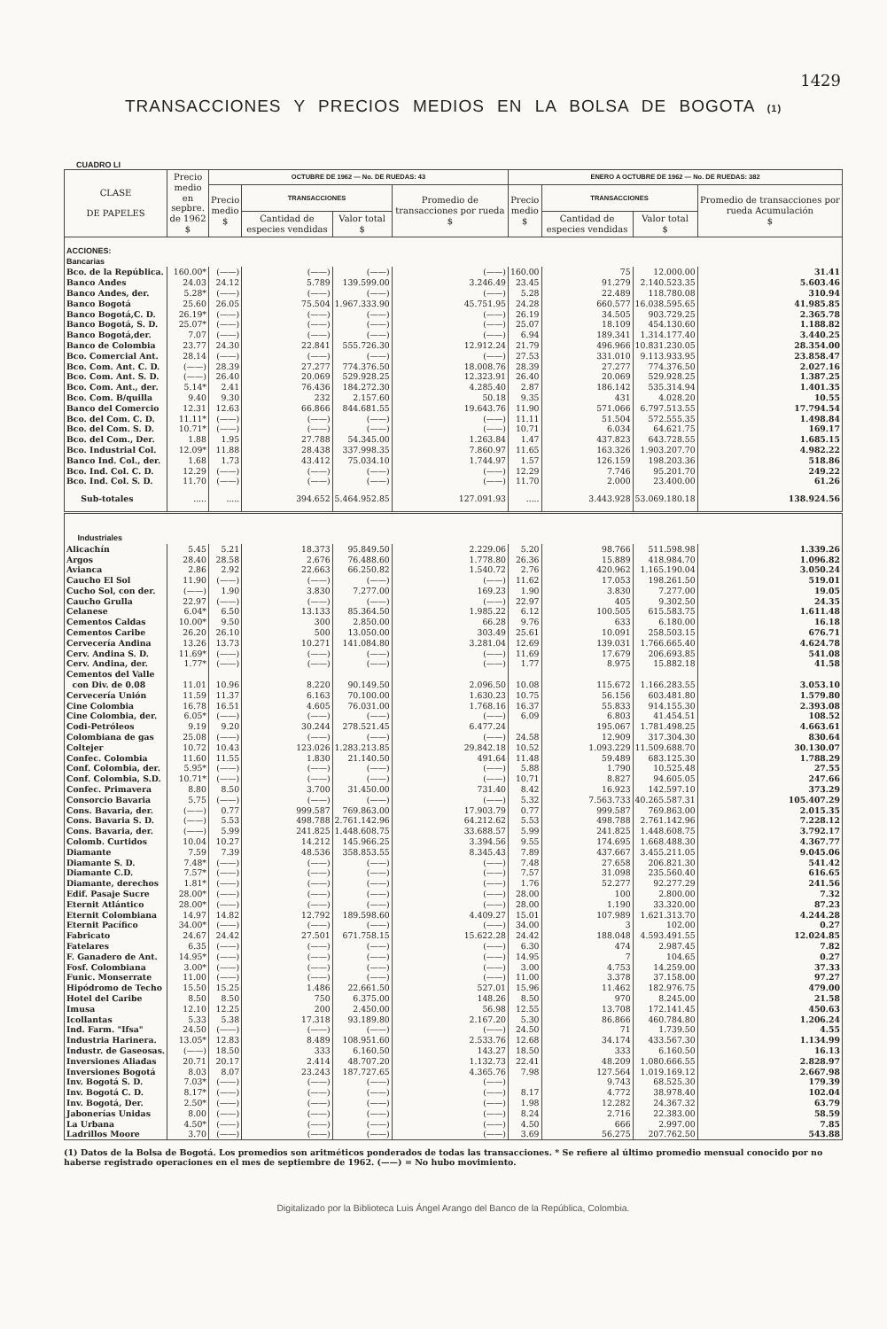1429
TRANSACCIONES Y PRECIOS MEDIOS EN LA BOLSA DE BOGOTA (1)
CUADRO LI
| CLASE DE PAPELES | Precio medio en sepbre. de 1962 $ | OCTUBRE DE 1962 — No. DE RUEDAS: 43 | | | | ENERO A OCTUBRE DE 1962 — No. DE RUEDAS: 382 | | | |
| --- | --- | --- | --- | --- | --- | --- | --- | --- | --- |
| | | Precio medio $ | TRANSACCIONES | | Promedio de transacciones por rueda $ | Precio medio $ | TRANSACCIONES | | Promedio de transacciones por rueda Acumulación $ |
| | | | Cantidad de especies vendidas | Valor total $ | | | Cantidad de especies vendidas | Valor total $ | |
| ACCIONES: Bancarias | | | | | | | | | |
| Bco. de la República. | 160.00* | (——) | (——) | (——) | (——) | 160.00 | 75 | 12.000.00 | 31.41 |
| Banco Andes | 24.03 | 24.12 | 5.789 | 139.599.00 | 3.246.49 | 23.45 | 91.279 | 2.140.523.35 | 5.603.46 |
| Banco Andes, der. | 5.28* | (——) | (——) | (——) | (——) | 5.28 | 22.489 | 118.780.08 | 310.94 |
| Banco Bogotá | 25.60 | 26.05 | 75.504 | 1.967.333.90 | 45.751.95 | 24.28 | 660.577 | 16.038.595.65 | 41.985.85 |
| Banco Bogotá,C. D. | 26.19* | (——) | (——) | (——) | (——) | 26.19 | 34.505 | 903.729.25 | 2.365.78 |
| Banco Bogotá, S. D. | 25.07* | (——) | (——) | (——) | (——) | 25.07 | 18.109 | 454.130.60 | 1.188.82 |
| Banco Bogotá,der. | 7.07 | (——) | (——) | (——) | (——) | 6.94 | 189.341 | 1.314.177.40 | 3.440.25 |
| Banco de Colombia | 23.77 | 24.30 | 22.841 | 555.726.30 | 12.912.24 | 21.79 | 496.966 | 10.831.230.05 | 28.354.00 |
| Bco. Comercial Ant. | 28.14 | (——) | (——) | (——) | (——) | 27.53 | 331.010 | 9.113.933.95 | 23.858.47 |
| Bco. Com. Ant. C. D. | (——) | 28.39 | 27.277 | 774.376.50 | 18.008.76 | 28.39 | 27.277 | 774.376.50 | 2.027.16 |
| Bco. Com. Ant. S. D. | (——) | 26.40 | 20.069 | 529.928.25 | 12.323.91 | 26.40 | 20.069 | 529.928.25 | 1.387.25 |
| Bco. Com. Ant., der. | 5.14* | 2.41 | 76.436 | 184.272.30 | 4.285.40 | 2.87 | 186.142 | 535.314.94 | 1.401.35 |
| Bco. Com. B/quilla | 9.40 | 9.30 | 232 | 2.157.60 | 50.18 | 9.35 | 431 | 4.028.20 | 10.55 |
| Banco del Comercio | 12.31 | 12.63 | 66.866 | 844.681.55 | 19.643.76 | 11.90 | 571.066 | 6.797.513.55 | 17.794.54 |
| Bco. del Com. C. D. | 11.11* | (——) | (——) | (——) | (——) | 11.11 | 51.504 | 572.555.35 | 1.498.84 |
| Bco. del Com. S. D. | 10.71* | (——) | (——) | (——) | (——) | 10.71 | 6.034 | 64.621.75 | 169.17 |
| Bco. del Com., Der. | 1.88 | 1.95 | 27.788 | 54.345.00 | 1.263.84 | 1.47 | 437.823 | 643.728.55 | 1.685.15 |
| Bco. Industrial Col. | 12.09* | 11.88 | 28.438 | 337.998.35 | 7.860.97 | 11.65 | 163.326 | 1.903.207.70 | 4.982.22 |
| Banco Ind. Col., der. | 1.68 | 1.73 | 43.412 | 75.034.10 | 1.744.97 | 1.57 | 126.159 | 198.203.36 | 518.86 |
| Bco. Ind. Col. C. D. | 12.29 | (——) | (——) | (——) | (——) | 12.29 | 7.746 | 95.201.70 | 249.22 |
| Bco. Ind. Col. S. D. | 11.70 | (——) | (——) | (——) | (——) | 11.70 | 2.000 | 23.400.00 | 61.26 |
| Sub-totales | ..... | ..... | 394.652 | 5.464.952.85 | 127.091.93 | ..... | 3.443.928 | 53.069.180.18 | 138.924.56 |
| Industriales | | | | | | | | | |
| Alicachín | 5.45 | 5.21 | 18.373 | 95.849.50 | 2.229.06 | 5.20 | 98.766 | 511.598.98 | 1.339.26 |
| Argos | 28.40 | 28.58 | 2.676 | 76.488.60 | 1.778.80 | 26.36 | 15.889 | 418.984.70 | 1.096.82 |
| Avianca | 2.86 | 2.92 | 22.663 | 66.250.82 | 1.540.72 | 2.76 | 420.962 | 1.165.190.04 | 3.050.24 |
| Caucho El Sol | 11.90 | (——) | (——) | (——) | (——) | 11.62 | 17.053 | 198.261.50 | 519.01 |
| Cucho Sol, con der. | (——) | 1.90 | 3.830 | 7.277.00 | 169.23 | 1.90 | 3.830 | 7.277.00 | 19.05 |
| Caucho Grulla | 22.97 | (——) | (——) | (——) | (——) | 22.97 | 405 | 9.302.50 | 24.35 |
| Celanese | 6.04* | 6.50 | 13.133 | 85.364.50 | 1.985.22 | 6.12 | 100.505 | 615.583.75 | 1.611.48 |
| Cementos Caldas | 10.00* | 9.50 | 300 | 2.850.00 | 66.28 | 9.76 | 633 | 6.180.00 | 16.18 |
| Cementos Caribe | 26.20 | 26.10 | 500 | 13.050.00 | 303.49 | 25.61 | 10.091 | 258.503.15 | 676.71 |
| Cervecería Andina | 13.26 | 13.73 | 10.271 | 141.084.80 | 3.281.04 | 12.69 | 139.031 | 1.766.665.40 | 4.624.78 |
| Cerv. Andina S. D. | 11.69* | (——) | (——) | (——) | (——) | 11.69 | 17.679 | 206.693.85 | 541.08 |
| Cerv. Andina, der. | 1.77* | (——) | (——) | (——) | (——) | 1.77 | 8.975 | 15.882.18 | 41.58 |
| Cementos del Valle | | | | | | | | | |
| con Div. de 0.08 | 11.01 | 10.96 | 8.220 | 90.149.50 | 2.096.50 | 10.08 | 115.672 | 1.166.283.55 | 3.053.10 |
| Cervecería Unión | 11.59 | 11.37 | 6.163 | 70.100.00 | 1.630.23 | 10.75 | 56.156 | 603.481.80 | 1.579.80 |
| Cine Colombia | 16.78 | 16.51 | 4.605 | 76.031.00 | 1.768.16 | 16.37 | 55.833 | 914.155.30 | 2.393.08 |
| Cine Colombia, der. | 6.05* | (——) | (——) | (——) | (——) | 6.09 | 6.803 | 41.454.51 | 108.52 |
| Codi-Petróleos | 9.19 | 9.20 | 30.244 | 278.521.45 | 6.477.24 | | 195.067 | 1.781.498.25 | 4.663.61 |
| Colombiana de gas | 25.08 | (——) | (——) | (——) | (——) | 24.58 | 12.909 | 317.304.30 | 830.64 |
| Coltejer | 10.72 | 10.43 | 123.026 | 1.283.213.85 | 29.842.18 | 10.52 | 1.093.229 | 11.509.688.70 | 30.130.07 |
| Confec. Colombia | 11.60 | 11.55 | 1.830 | 21.140.50 | 491.64 | 11.48 | 59.489 | 683.125.30 | 1.788.29 |
| Conf. Colombia, der. | 5.95* | (——) | (——) | (——) | (——) | 5.88 | 1.790 | 10.525.48 | 27.55 |
| Conf. Colombia, S.D. | 10.71* | (——) | (——) | (——) | (——) | 10.71 | 8.827 | 94.605.05 | 247.66 |
| Confec. Primavera | 8.80 | 8.50 | 3.700 | 31.450.00 | 731.40 | 8.42 | 16.923 | 142.597.10 | 373.29 |
| Consorcio Bavaria | 5.75 | (——) | (——) | (——) | (——) | 5.32 | 7.563.733 | 40.265.587.31 | 105.407.29 |
| Cons. Bavaria, der. | (——) | 0.77 | 999.587 | 769.863.00 | 17.903.79 | 0.77 | 999.587 | 769.863.00 | 2.015.35 |
| Cons. Bavaria S. D. | (——) | 5.53 | 498.788 | 2.761.142.96 | 64.212.62 | 5.53 | 498.788 | 2.761.142.96 | 7.228.12 |
| Cons. Bavaria, der. | (——) | 5.99 | 241.825 | 1.448.608.75 | 33.688.57 | 5.99 | 241.825 | 1.448.608.75 | 3.792.17 |
| Colomb. Curtidos | 10.04 | 10.27 | 14.212 | 145.966.25 | 3.394.56 | 9.55 | 174.695 | 1.668.488.30 | 4.367.77 |
| Diamante | 7.59 | 7.39 | 48.536 | 358.853.55 | 8.345.43 | 7.89 | 437.667 | 3.455.211.05 | 9.045.06 |
| Diamante S. D. | 7.48* | (——) | (——) | (——) | (——) | 7.48 | 27.658 | 206.821.30 | 541.42 |
| Diamante C.D. | 7.57* | (——) | (——) | (——) | (——) | 7.57 | 31.098 | 235.560.40 | 616.65 |
| Diamante, derechos | 1.81* | (——) | (——) | (——) | (——) | 1.76 | 52.277 | 92.277.29 | 241.56 |
| Edif. Pasaje Sucre | 28.00* | (——) | (——) | (——) | (——) | 28.00 | 100 | 2.800.00 | 7.32 |
| Eternit Atlántico | 28.00* | (——) | (——) | (——) | (——) | 28.00 | 1.190 | 33.320.00 | 87.23 |
| Eternit Colombiana | 14.97 | 14.82 | 12.792 | 189.598.60 | 4.409.27 | 15.01 | 107.989 | 1.621.313.70 | 4.244.28 |
| Eternit Pacífico | 34.00* | (——) | (——) | (——) | (——) | 34.00 | 3 | 102.00 | 0.27 |
| Fabricato | 24.67 | 24.42 | 27.501 | 671.758.15 | 15.622.28 | 24.42 | 188.048 | 4.593.491.55 | 12.024.85 |
| Fatelares | 6.35 | (——) | (——) | (——) | (——) | 6.30 | 474 | 2.987.45 | 7.82 |
| F. Ganadero de Ant. | 14.95* | (——) | (——) | (——) | (——) | 14.95 | 7 | 104.65 | 0.27 |
| Fosf. Colombiana | 3.00* | (——) | (——) | (——) | (——) | 3.00 | 4.753 | 14.259.00 | 37.33 |
| Funic. Monserrate | 11.00 | (——) | (——) | (——) | (——) | 11.00 | 3.378 | 37.158.00 | 97.27 |
| Hipódromo de Techo | 15.50 | 15.25 | 1.486 | 22.661.50 | 527.01 | 15.96 | 11.462 | 182.976.75 | 479.00 |
| Hotel del Caribe | 8.50 | 8.50 | 750 | 6.375.00 | 148.26 | 8.50 | 970 | 8.245.00 | 21.58 |
| Imusa | 12.10 | 12.25 | 200 | 2.450.00 | 56.98 | 12.55 | 13.708 | 172.141.45 | 450.63 |
| Icollantas | 5.33 | 5.38 | 17.318 | 93.189.80 | 2.167.20 | 5.30 | 86.866 | 460.784.80 | 1.206.24 |
| Ind. Farm. "Ifsa" | 24.50 | (——) | (——) | (——) | (——) | 24.50 | 71 | 1.739.50 | 4.55 |
| Industria Harinera. | 13.05* | 12.83 | 8.489 | 108.951.60 | 2.533.76 | 12.68 | 34.174 | 433.567.30 | 1.134.99 |
| Industr. de Gaseosas. | (——) | 18.50 | 333 | 6.160.50 | 143.27 | 18.50 | 333 | 6.160.50 | 16.13 |
| Inversiones Aliadas | 20.71 | 20.17 | 2.414 | 48.707.20 | 1.132.73 | 22.41 | 48.209 | 1.080.666.55 | 2.828.97 |
| Inversiones Bogotá | 8.03 | 8.07 | 23.243 | 187.727.65 | 4.365.76 | 7.98 | 127.564 | 1.019.169.12 | 2.667.98 |
| Inv. Bogotá S. D. | 7.03* | (——) | (——) | (——) | (——) | | 9.743 | 68.525.30 | 179.39 |
| Inv. Bogotá C. D. | 8.17* | (——) | (——) | (——) | (——) | 8.17 | 4.772 | 38.978.40 | 102.04 |
| Inv. Bogotá, Der. | 2.50* | (——) | (——) | (——) | (——) | 1.98 | 12.282 | 24.367.32 | 63.79 |
| Jabonerías Unidas | 8.00 | (——) | (——) | (——) | (——) | 8.24 | 2.716 | 22.383.00 | 58.59 |
| La Urbana | 4.50* | (——) | (——) | (——) | (——) | 4.50 | 666 | 2.997.00 | 7.85 |
| Ladrillos Moore | 3.70 | (——) | (——) | (——) | (——) | 3.69 | 56.275 | 207.762.50 | 543.88 |
(1) Datos de la Bolsa de Bogotá. Los promedios son aritméticos ponderados de todas las transacciones. * Se refiere al último promedio mensual conocido por no haberse registrado operaciones en el mes de septiembre de 1962. (——) = No hubo movimiento.
Digitalizado por la Biblioteca Luis Ángel Arango del Banco de la República, Colombia.